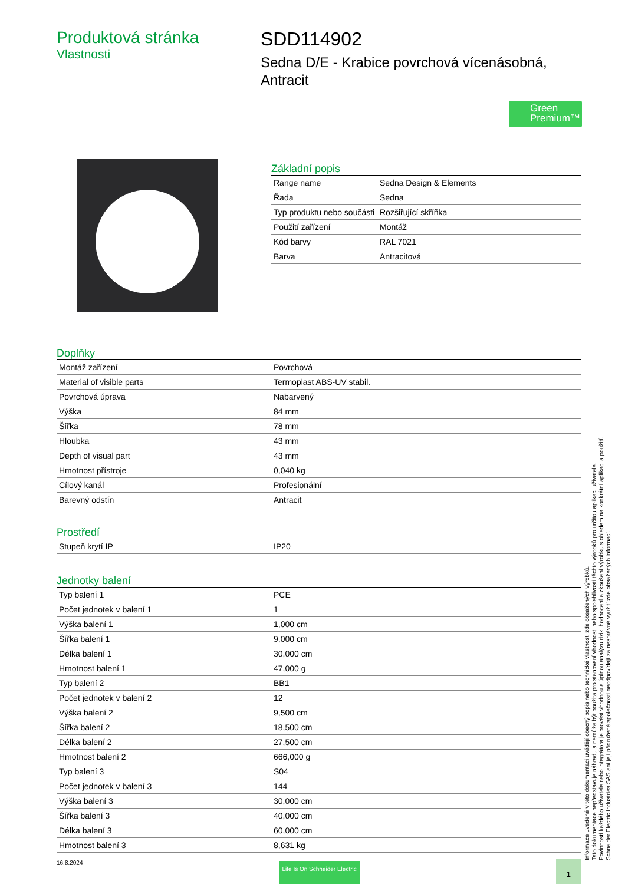Produktová stránka
Vlastnosti
SDD114902
Sedna D/E - Krabice povrchová vícenásobná, Antracit
Green Premium™
Základní popis
| Range name | Sedna Design & Elements |
| Řada | Sedna |
| Typ produktu nebo součásti | Rozšiřující skříňka |
| Použití zařízení | Montáž |
| Kód barvy | RAL 7021 |
| Barva | Antracitová |
Doplňky
| Montáž zařízení | Povrchová |
| Material of visible parts | Termoplast ABS-UV stabil. |
| Povrchová úprava | Nabarvený |
| Výška | 84 mm |
| Šířka | 78 mm |
| Hloubka | 43 mm |
| Depth of visual part | 43 mm |
| Hmotnost přístroje | 0,040 kg |
| Cílový kanál | Profesionální |
| Barevný odstín | Antracit |
Prostředí
| Stupeň krytí IP | IP20 |
Jednotky balení
| Typ balení 1 | PCE |
| Počet jednotek v balení 1 | 1 |
| Výška balení 1 | 1,000 cm |
| Šířka balení 1 | 9,000 cm |
| Délka balení 1 | 30,000 cm |
| Hmotnost balení 1 | 47,000 g |
| Typ balení 2 | BB1 |
| Počet jednotek v balení 2 | 12 |
| Výška balení 2 | 9,500 cm |
| Šířka balení 2 | 18,500 cm |
| Délka balení 2 | 27,500 cm |
| Hmotnost balení 2 | 666,000 g |
| Typ balení 3 | S04 |
| Počet jednotek v balení 3 | 144 |
| Výška balení 3 | 30,000 cm |
| Šířka balení 3 | 40,000 cm |
| Délka balení 3 | 60,000 cm |
| Hmotnost balení 3 | 8,631 kg |
Informace uvedené v této dokumentaci uvádějí obecný popis nebo technické vlastnosti zde obsažených výrobků.
Tato dokumentace nepředstavuje náhradu a nemůže být použita pro stanovení vhodnosti nebo spolehlivosti těchto výrobků pro určitou aplikaci uživatele.
Povinností každého uživatele nebo integrátora je provést vhodnou a úplnou analýzu rizik, hodnocení a zkoušení výrobku s ohledem na konkrétní aplikaci a použití.
Schneider Electric Industries SAS ani její přidružené společnosti neodpovídají za nesprávné využití zde obsažených informací.
16.8.2024 Life Is On Schneider Electric 1